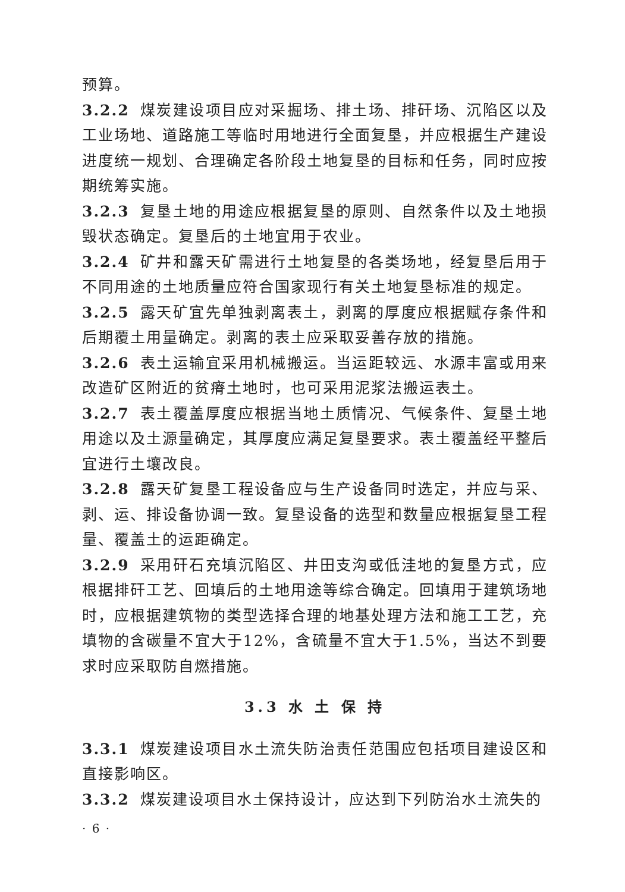预算。
3.2.2 煤炭建设项目应对采掘场、排土场、排矸场、沉陷区以及工业场地、道路施工等临时用地进行全面复垦，并应根据生产建设进度统一规划、合理确定各阶段土地复垦的目标和任务，同时应按期统筹实施。
3.2.3 复垦土地的用途应根据复垦的原则、自然条件以及土地损毁状态确定。复垦后的土地宜用于农业。
3.2.4 矿井和露天矿需进行土地复垦的各类场地，经复垦后用于不同用途的土地质量应符合国家现行有关土地复垦标准的规定。
3.2.5 露天矿宜先单独剥离表土，剥离的厚度应根据赋存条件和后期覆土用量确定。剥离的表土应采取妥善存放的措施。
3.2.6 表土运输宜采用机械搬运。当运距较远、水源丰富或用来改造矿区附近的贫瘠土地时，也可采用泥浆法搬运表土。
3.2.7 表土覆盖厚度应根据当地土质情况、气候条件、复垦土地用途以及土源量确定，其厚度应满足复垦要求。表土覆盖经平整后宜进行土壤改良。
3.2.8 露天矿复垦工程设备应与生产设备同时选定，并应与采、剥、运、排设备协调一致。复垦设备的选型和数量应根据复垦工程量、覆盖土的运距确定。
3.2.9 采用矸石充填沉陷区、井田支沟或低洼地的复垦方式，应根据排矸工艺、回填后的土地用途等综合确定。回填用于建筑场地时，应根据建筑物的类型选择合理的地基处理方法和施工工艺，充填物的含碳量不宜大于12%，含硫量不宜大于1.5%，当达不到要求时应采取防自燃措施。
3.3 水 土 保 持
3.3.1 煤炭建设项目水土流失防治责任范围应包括项目建设区和直接影响区。
3.3.2 煤炭建设项目水土保持设计，应达到下列防治水土流失的
· 6 ·